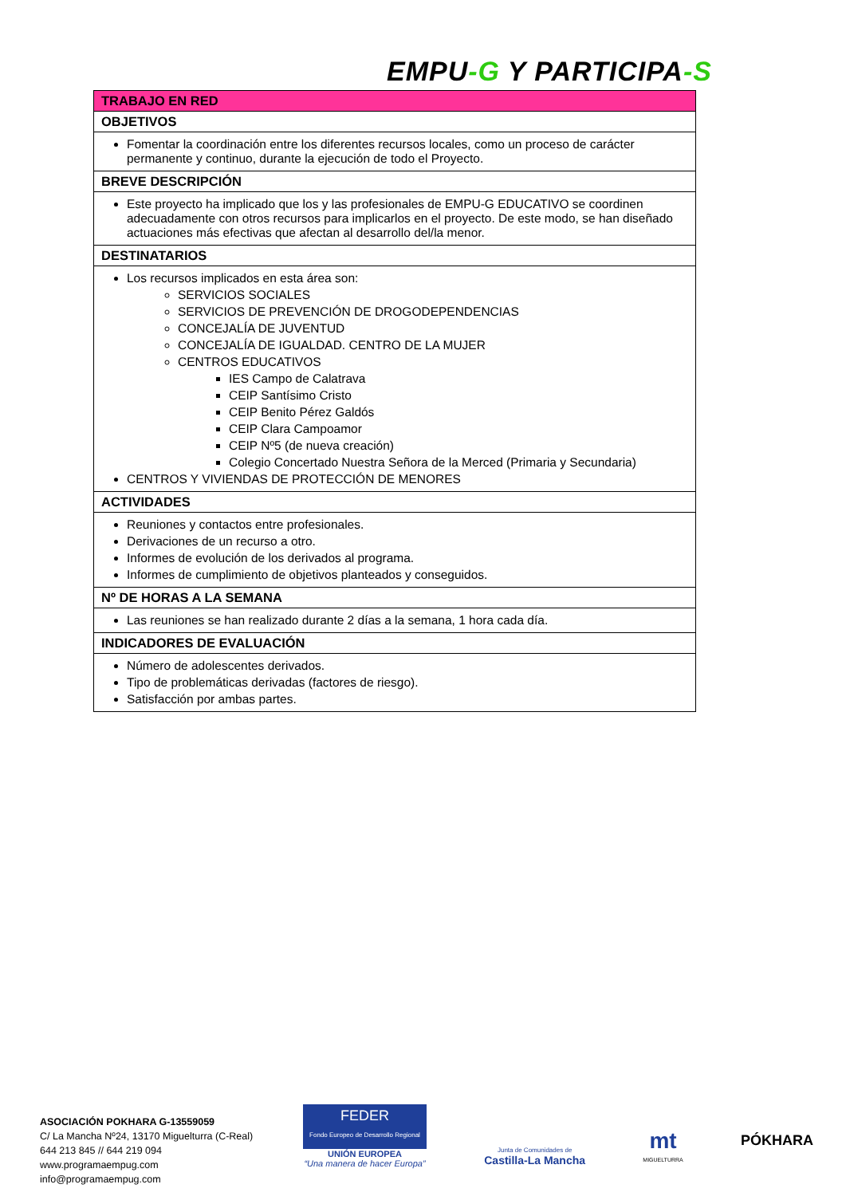EMPU-G Y PARTICIPA-S
| TRABAJO EN RED |
| --- |
| OBJETIVOS |
| Fomentar la coordinación entre los diferentes recursos locales, como un proceso de carácter permanente y continuo, durante la ejecución de todo el Proyecto. |
| BREVE DESCRIPCIÓN |
| Este proyecto ha implicado que los y las profesionales de EMPU-G EDUCATIVO se coordinen adecuadamente con otros recursos para implicarlos en el proyecto. De este modo, se han diseñado actuaciones más efectivas que afectan al desarrollo del/la menor. |
| DESTINATARIOS |
| Los recursos implicados en esta área son: SERVICIOS SOCIALES SERVICIOS DE PREVENCIÓN DE DROGODEPENDENCIAS CONCEJALÍA DE JUVENTUD CONCEJALÍA DE IGUALDAD. CENTRO DE LA MUJER CENTROS EDUCATIVOS IES Campo de Calatrava CEIP Santísimo Cristo CEIP Benito Pérez Galdós CEIP Clara Campoamor CEIP Nº5 (de nueva creación) Colegio Concertado Nuestra Señora de la Merced (Primaria y Secundaria) CENTROS Y VIVIENDAS DE PROTECCIÓN DE MENORES |
| ACTIVIDADES |
| Reuniones y contactos entre profesionales. Derivaciones de un recurso a otro. Informes de evolución de los derivados al programa. Informes de cumplimiento de objetivos planteados y conseguidos. |
| Nº DE HORAS A LA SEMANA |
| Las reuniones se han realizado durante 2 días a la semana, 1 hora cada día. |
| INDICADORES DE EVALUACIÓN |
| Número de adolescentes derivados. Tipo de problemáticas derivadas (factores de riesgo). Satisfacción por ambas partes. |
ASOCIACIÓN POKHARA G-13559059
C/ La Mancha Nº24, 13170 Miguelturra (C-Real)
644 213 845 // 644 219 094
www.programaempug.com
info@programaempug.com
FEDER
Fondo Europeo de Desarrollo Regional
UNIÓN EUROPEA
“Una manera de hacer Europa”
Junta de Comunidades de
Castilla-La Mancha
mt
MIGUELTURRA
PÓKHARA